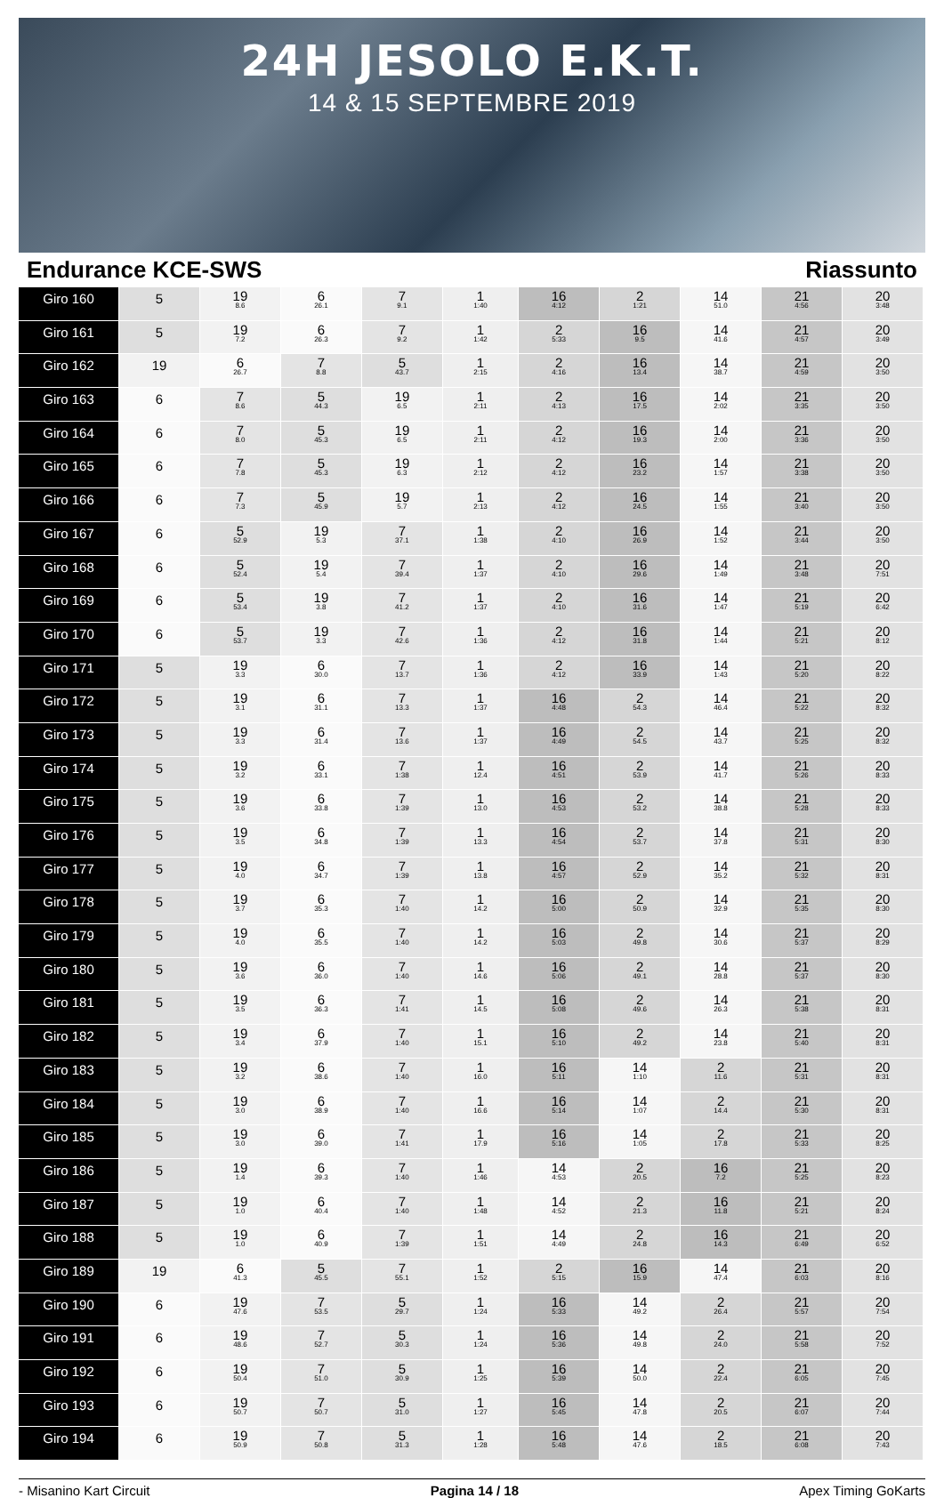24H JESOLO E.K.T.
14 & 15 SEPTEMBRE 2019
Endurance KCE-SWS Riassunto
| Giro 160 | 5 | 19 8.6 | 6 26.1 | 7 9.1 | 1 1:40 | 16 4:12 | 2 1:21 | 14 51.0 | 21 4:56 | 20 3:48 |
| Giro 161 | 5 | 19 7.2 | 6 26.3 | 7 9.2 | 1 1:42 | 2 5:33 | 16 9.5 | 14 41.6 | 21 4:57 | 20 3:49 |
| Giro 162 | 19 | 6 26.7 | 7 8.8 | 5 43.7 | 1 2:15 | 2 4:16 | 16 13.4 | 14 38.7 | 21 4:59 | 20 3:50 |
| Giro 163 | 6 | 7 8.6 | 5 44.3 | 19 6.5 | 1 2:11 | 2 4:13 | 16 17.5 | 14 2:02 | 21 3:35 | 20 3:50 |
| Giro 164 | 6 | 7 8.0 | 5 45.3 | 19 6.5 | 1 2:11 | 2 4:12 | 16 19.3 | 14 2:00 | 21 3:36 | 20 3:50 |
| Giro 165 | 6 | 7 7.8 | 5 45.3 | 19 6.3 | 1 2:12 | 2 4:12 | 16 23.2 | 14 1:57 | 21 3:38 | 20 3:50 |
| Giro 166 | 6 | 7 7.3 | 5 45.9 | 19 5.7 | 1 2:13 | 2 4:12 | 16 24.5 | 14 1:55 | 21 3:40 | 20 3:50 |
| Giro 167 | 6 | 5 52.9 | 19 5.3 | 7 37.1 | 1 1:38 | 2 4:10 | 16 26.9 | 14 1:52 | 21 3:44 | 20 3:50 |
| Giro 168 | 6 | 5 52.4 | 19 5.4 | 7 39.4 | 1 1:37 | 2 4:10 | 16 29.6 | 14 1:49 | 21 3:48 | 20 7:51 |
| Giro 169 | 6 | 5 53.4 | 19 3.8 | 7 41.2 | 1 1:37 | 2 4:10 | 16 31.6 | 14 1:47 | 21 5:19 | 20 6:42 |
| Giro 170 | 6 | 5 53.7 | 19 3.3 | 7 42.6 | 1 1:36 | 2 4:12 | 16 31.8 | 14 1:44 | 21 5:21 | 20 8:12 |
| Giro 171 | 5 | 19 3.3 | 6 30.0 | 7 13.7 | 1 1:36 | 2 4:12 | 16 33.9 | 14 1:43 | 21 5:20 | 20 8:22 |
| Giro 172 | 5 | 19 3.1 | 6 31.1 | 7 13.3 | 1 1:37 | 16 4:48 | 2 54.3 | 14 46.4 | 21 5:22 | 20 8:32 |
| Giro 173 | 5 | 19 3.3 | 6 31.4 | 7 13.6 | 1 1:37 | 16 4:49 | 2 54.5 | 14 43.7 | 21 5:25 | 20 8:32 |
| Giro 174 | 5 | 19 3.2 | 6 33.1 | 7 1:38 | 1 12.4 | 16 4:51 | 2 53.9 | 14 41.7 | 21 5:26 | 20 8:33 |
| Giro 175 | 5 | 19 3.6 | 6 33.8 | 7 1:39 | 1 13.0 | 16 4:53 | 2 53.2 | 14 38.8 | 21 5:28 | 20 8:33 |
| Giro 176 | 5 | 19 3.5 | 6 34.8 | 7 1:39 | 1 13.3 | 16 4:54 | 2 53.7 | 14 37.8 | 21 5:31 | 20 8:30 |
| Giro 177 | 5 | 19 4.0 | 6 34.7 | 7 1:39 | 1 13.8 | 16 4:57 | 2 52.9 | 14 35.2 | 21 5:32 | 20 8:31 |
| Giro 178 | 5 | 19 3.7 | 6 35.3 | 7 1:40 | 1 14.2 | 16 5:00 | 2 50.9 | 14 32.9 | 21 5:35 | 20 8:30 |
| Giro 179 | 5 | 19 4.0 | 6 35.5 | 7 1:40 | 1 14.2 | 16 5:03 | 2 49.8 | 14 30.6 | 21 5:37 | 20 8:29 |
| Giro 180 | 5 | 19 3.6 | 6 36.0 | 7 1:40 | 1 14.6 | 16 5:06 | 2 49.1 | 14 28.8 | 21 5:37 | 20 8:30 |
| Giro 181 | 5 | 19 3.5 | 6 36.3 | 7 1:41 | 1 14.5 | 16 5:08 | 2 49.6 | 14 26.3 | 21 5:38 | 20 8:31 |
| Giro 182 | 5 | 19 3.4 | 6 37.9 | 7 1:40 | 1 15.1 | 16 5:10 | 2 49.2 | 14 23.8 | 21 5:40 | 20 8:31 |
| Giro 183 | 5 | 19 3.2 | 6 38.6 | 7 1:40 | 1 16.0 | 16 5:11 | 14 1:10 | 2 11.6 | 21 5:31 | 20 8:31 |
| Giro 184 | 5 | 19 3.0 | 6 38.9 | 7 1:40 | 1 16.6 | 16 5:14 | 14 1:07 | 2 14.4 | 21 5:30 | 20 8:31 |
| Giro 185 | 5 | 19 3.0 | 6 39.0 | 7 1:41 | 1 17.9 | 16 5:16 | 14 1:05 | 2 17.8 | 21 5:33 | 20 8:25 |
| Giro 186 | 5 | 19 1.4 | 6 39.3 | 7 1:40 | 1 1:46 | 14 4:53 | 2 20.5 | 16 7.2 | 21 5:25 | 20 8:23 |
| Giro 187 | 5 | 19 1.0 | 6 40.4 | 7 1:40 | 1 1:48 | 14 4:52 | 2 21.3 | 16 11.8 | 21 5:21 | 20 8:24 |
| Giro 188 | 5 | 19 1.0 | 6 40.9 | 7 1:39 | 1 1:51 | 14 4:49 | 2 24.8 | 16 14.3 | 21 6:49 | 20 6:52 |
| Giro 189 | 19 | 6 41.3 | 5 45.5 | 7 55.1 | 1 1:52 | 2 5:15 | 16 15.9 | 14 47.4 | 21 6:03 | 20 8:16 |
| Giro 190 | 6 | 19 47.6 | 7 53.5 | 5 29.7 | 1 1:24 | 16 5:33 | 14 49.2 | 2 26.4 | 21 5:57 | 20 7:54 |
| Giro 191 | 6 | 19 48.6 | 7 52.7 | 5 30.3 | 1 1:24 | 16 5:36 | 14 49.8 | 2 24.0 | 21 5:58 | 20 7:52 |
| Giro 192 | 6 | 19 50.4 | 7 51.0 | 5 30.9 | 1 1:25 | 16 5:39 | 14 50.0 | 2 22.4 | 21 6:05 | 20 7:45 |
| Giro 193 | 6 | 19 50.7 | 7 50.7 | 5 31.0 | 1 1:27 | 16 5:45 | 14 47.8 | 2 20.5 | 21 6:07 | 20 7:44 |
| Giro 194 | 6 | 19 50.9 | 7 50.8 | 5 31.3 | 1 1:28 | 16 5:48 | 14 47.6 | 2 18.5 | 21 6:08 | 20 7:43 |
- Misanino Kart Circuit Pagina 14 / 18 Apex Timing GoKarts